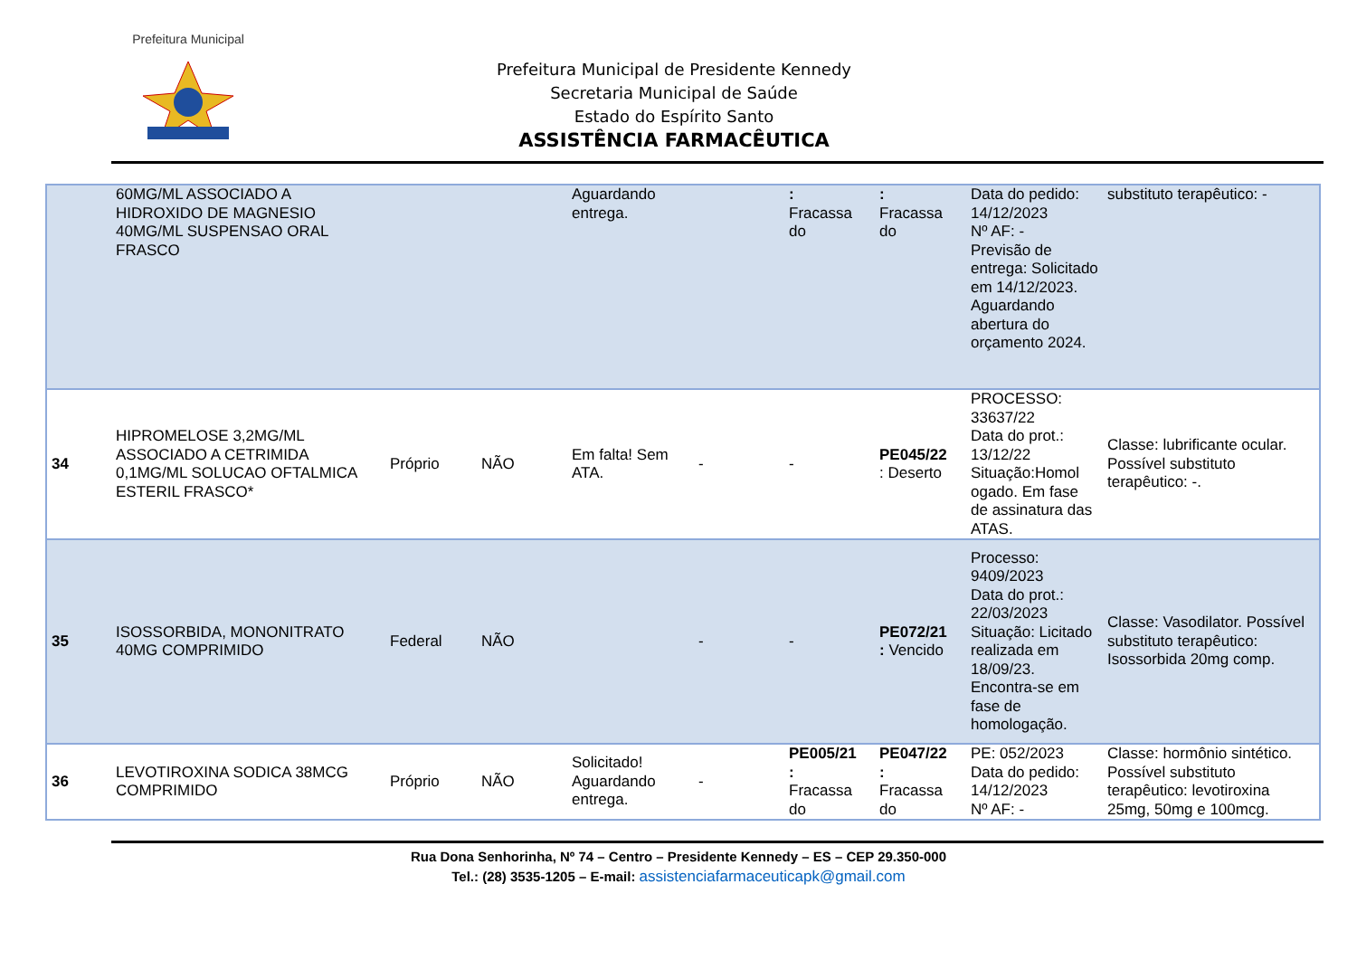Prefeitura Municipal
Prefeitura Municipal de Presidente Kennedy
Secretaria Municipal de Saúde
Estado do Espírito Santo
ASSISTÊNCIA FARMACÊUTICA
| | 60MG/ML ASSOCIADO A HIDROXIDO DE MAGNESIO 40MG/ML SUSPENSAO ORAL FRASCO | | | Aguardando entrega. | | : Fracassa do | : Fracassa do | Data do pedido: 14/12/2023 Nº AF: - Previsão de entrega: Solicitado em 14/12/2023. Aguardando abertura do orçamento 2024. | substituto terapêutico: - |
| 34 | HIPROMELOSE 3,2MG/ML ASSOCIADO A CETRIMIDA 0,1MG/ML SOLUCAO OFTALMICA ESTERIL FRASCO* | Próprio | NÃO | Em falta! Sem ATA. | - | - | PE045/22 : Deserto | PROCESSO: 33637/22 Data do prot.: 13/12/22 Situação:Homol ogado. Em fase de assinatura das ATAS. | Classe: lubrificante ocular. Possível substituto terapêutico: -. |
| 35 | ISOSSORBIDA, MONONITRATO 40MG COMPRIMIDO | Federal | NÃO | | - | - | PE072/21 : Vencido | Processo: 9409/2023 Data do prot.: 22/03/2023 Situação: Licitado realizada em 18/09/23. Encontra-se em fase de homologação. | Classe: Vasodilator. Possível substituto terapêutico: Isossorbida 20mg comp. |
| 36 | LEVOTIROXINA SODICA 38MCG COMPRIMIDO | Próprio | NÃO | Solicitado! Aguardando entrega. | - | PE005/21 : Fracassa do | PE047/22 : Fracassa do | PE: 052/2023 Data do pedido: 14/12/2023 Nº AF: - | Classe: hormônio sintético. Possível substituto terapêutico: levotiroxina 25mg, 50mg e 100mcg. |
Rua Dona Senhorinha, Nº 74 – Centro – Presidente Kennedy – ES – CEP 29.350-000
Tel.: (28) 3535-1205 – E-mail: assistenciafarmaceuticapk@gmail.com